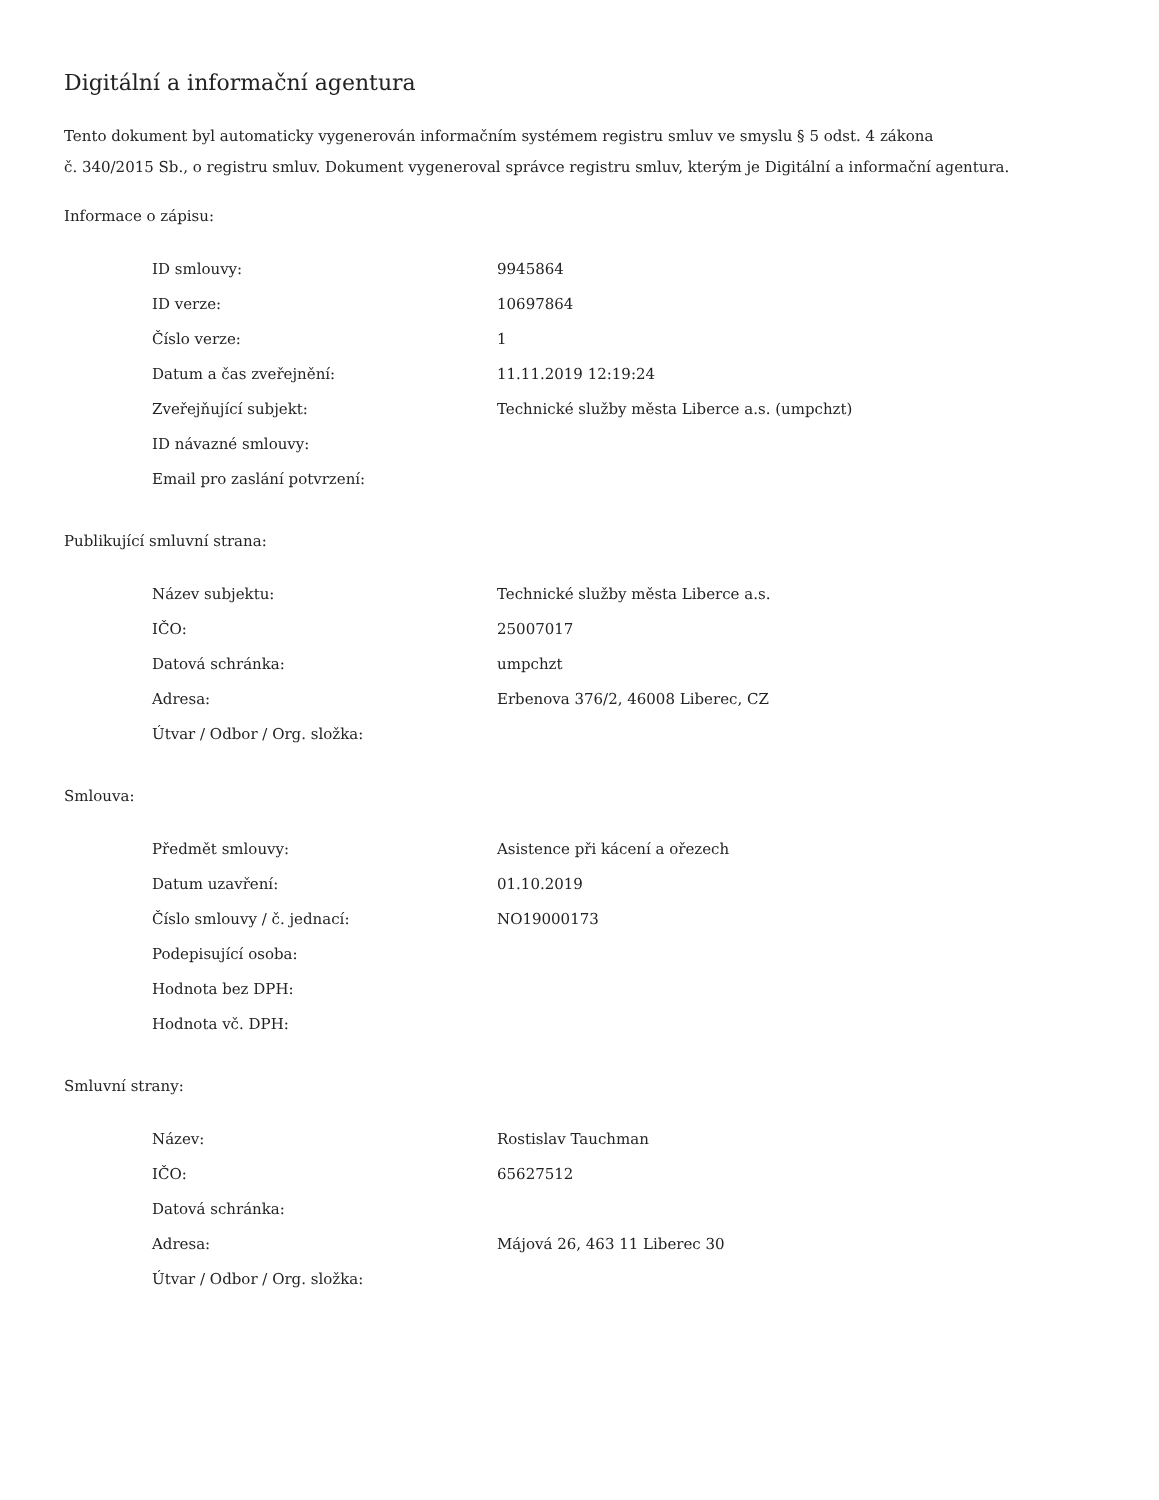Digitální a informační agentura
Tento dokument byl automaticky vygenerován informačním systémem registru smluv ve smyslu § 5 odst. 4 zákona
č. 340/2015 Sb., o registru smluv. Dokument vygeneroval správce registru smluv, kterým je Digitální a informační agentura.
Informace o zápisu:
| ID smlouvy: | 9945864 |
| ID verze: | 10697864 |
| Číslo verze: | 1 |
| Datum a čas zveřejnění: | 11.11.2019 12:19:24 |
| Zveřejňující subjekt: | Technické služby města Liberce a.s. (umpchzt) |
| ID návazné smlouvy: | |
| Email pro zaslání potvrzení: | |
Publikující smluvní strana:
| Název subjektu: | Technické služby města Liberce a.s. |
| IČO: | 25007017 |
| Datová schránka: | umpchzt |
| Adresa: | Erbenova 376/2, 46008 Liberec, CZ |
| Útvar / Odbor / Org. složka: | |
Smlouva:
| Předmět smlouvy: | Asistence při kácení a ořezech |
| Datum uzavření: | 01.10.2019 |
| Číslo smlouvy / č. jednací: | NO19000173 |
| Podepisující osoba: | |
| Hodnota bez DPH: | |
| Hodnota vč. DPH: | |
Smluvní strany:
| Název: | Rostislav Tauchman |
| IČO: | 65627512 |
| Datová schránka: | |
| Adresa: | Májová 26, 463 11 Liberec 30 |
| Útvar / Odbor / Org. složka: | |